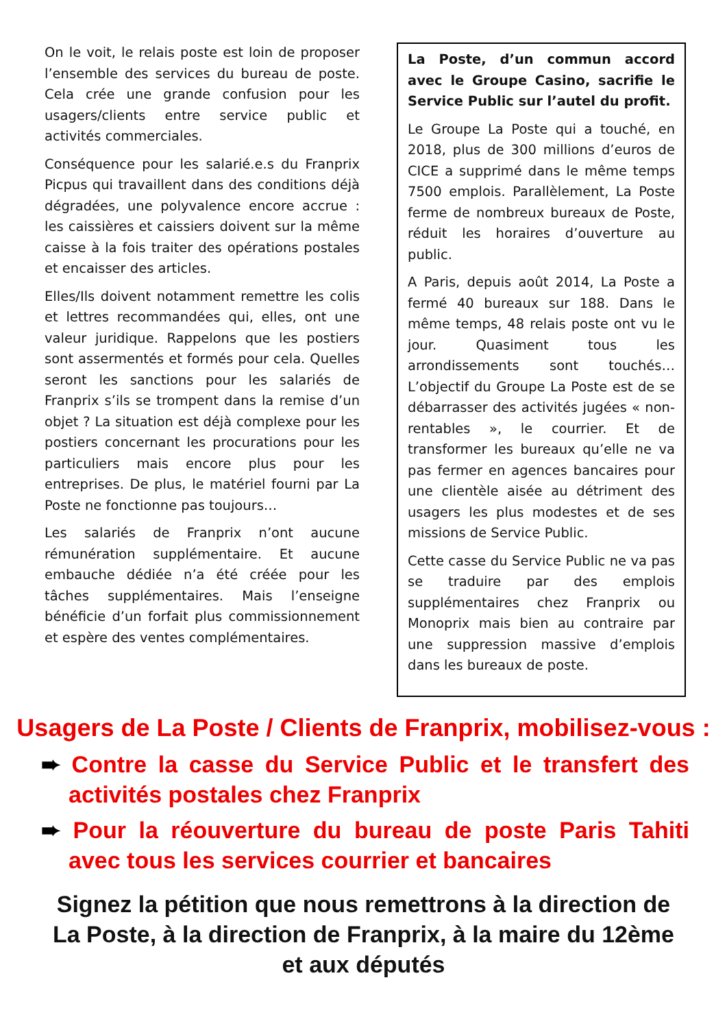On le voit, le relais poste est loin de proposer l’ensemble des services du bureau de poste. Cela crée une grande confusion pour les usagers/clients entre service public et activités commerciales.
Conséquence pour les salarié.e.s du Franprix Picpus qui travaillent dans des conditions déjà dégradées, une polyvalence encore accrue : les caissières et caissiers doivent sur la même caisse à la fois traiter des opérations postales et encaisser des articles.
Elles/Ils doivent notamment remettre les colis et lettres recommandées qui, elles, ont une valeur juridique. Rappelons que les postiers sont assermentés et formés pour cela. Quelles seront les sanctions pour les salariés de Franprix s’ils se trompent dans la remise d’un objet ? La situation est déjà complexe pour les postiers concernant les procurations pour les particuliers mais encore plus pour les entreprises. De plus, le matériel fourni par La Poste ne fonctionne pas toujours…
Les salariés de Franprix n’ont aucune rémunération supplémentaire. Et aucune embauche dédiée n’a été créée pour les tâches supplémentaires. Mais l’enseigne bénéficie d’un forfait plus commissionnement et espère des ventes complémentaires.
La Poste, d’un commun accord avec le Groupe Casino, sacrifie le Service Public sur l’autel du profit.
Le Groupe La Poste qui a touché, en 2018, plus de 300 millions d’euros de CICE a supprimé dans le même temps 7500 emplois. Parallèlement, La Poste ferme de nombreux bureaux de Poste, réduit les horaires d’ouverture au public.
A Paris, depuis août 2014, La Poste a fermé 40 bureaux sur 188. Dans le même temps, 48 relais poste ont vu le jour. Quasiment tous les arrondissements sont touchés… L’objectif du Groupe La Poste est de se débarrasser des activités jugées « non-rentables », le courrier. Et de transformer les bureaux qu’elle ne va pas fermer en agences bancaires pour une clientèle aisée au détriment des usagers les plus modestes et de ses missions de Service Public.
Cette casse du Service Public ne va pas se traduire par des emplois supplémentaires chez Franprix ou Monoprix mais bien au contraire par une suppression massive d’emplois dans les bureaux de poste.
Usagers de La Poste / Clients de Franprix, mobilisez-vous :
➨ Contre la casse du Service Public et le transfert des activités postales chez Franprix
➨ Pour la réouverture du bureau de poste Paris Tahiti avec tous les services courrier et bancaires
Signez la pétition que nous remettrons à la direction de La Poste, à la direction de Franprix, à la maire du 12ème et aux députés